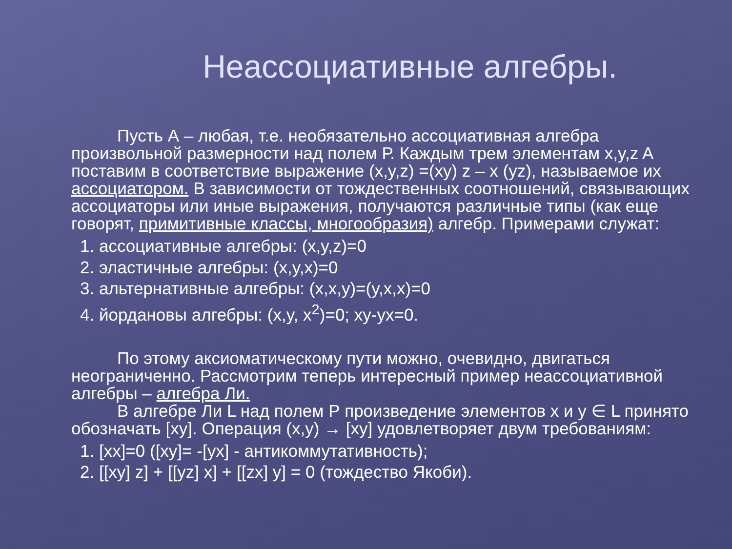Неассоциативные алгебры.
Пусть А – любая, т.е. необязательно ассоциативная алгебра произвольной размерности над полем Р. Каждым трем элементам x,y,z A поставим в соответствие выражение (x,y,z) =(xy) z – x (yz), называемое их ассоциатором. В зависимости от тождественных соотношений, связывающих ассоциаторы или иные выражения, получаются различные типы (как еще говорят, примитивные классы, многообразия) алгебр. Примерами служат:
1. ассоциативные алгебры: (x,y,z)=0
2. эластичные алгебры: (x,y,x)=0
3. альтернативные алгебры: (x,x,y)=(y,x,x)=0
4. йордановы алгебры: (x,y, x<sup>2</sup>)=0; xy-yx=0.
По этому аксиоматическому пути можно, очевидно, двигаться неограниченно. Рассмотрим теперь интересный пример неассоциативной алгебры – алгебра Ли.
В алгебре Ли L над полем Р произведение элементов x и y ∈ L принято обозначать [xy]. Операция (x,y) → [xy] удовлетворяет двум требованиям:
1. [xx]=0 ([xy]= -[yx] - антикоммутативность);
2. [[xy] z] + [[yz] x] + [[zx] y] = 0 (тождество Якоби).